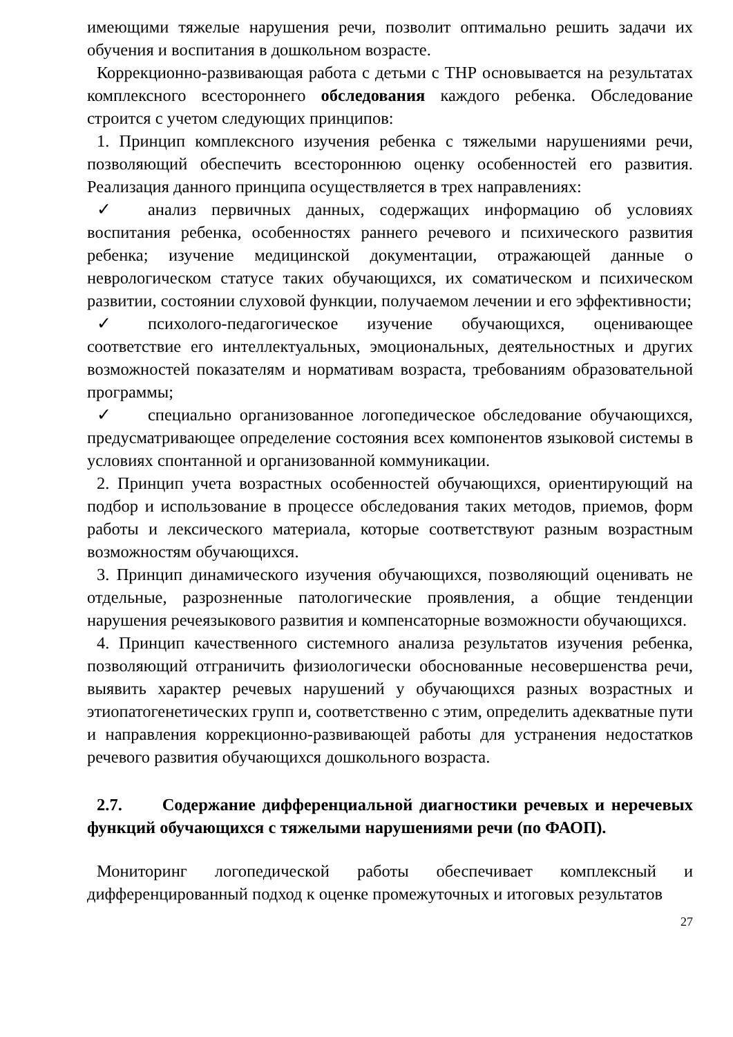имеющими тяжелые нарушения речи, позволит оптимально решить задачи их обучения и воспитания в дошкольном возрасте.
Коррекционно-развивающая работа с детьми с ТНР основывается на результатах комплексного всестороннего обследования каждого ребенка. Обследование строится с учетом следующих принципов:
1. Принцип комплексного изучения ребенка с тяжелыми нарушениями речи, позволяющий обеспечить всестороннюю оценку особенностей его развития. Реализация данного принципа осуществляется в трех направлениях:
✓ анализ первичных данных, содержащих информацию об условиях воспитания ребенка, особенностях раннего речевого и психического развития ребенка; изучение медицинской документации, отражающей данные о неврологическом статусе таких обучающихся, их соматическом и психическом развитии, состоянии слуховой функции, получаемом лечении и его эффективности;
✓ психолого-педагогическое изучение обучающихся, оценивающее соответствие его интеллектуальных, эмоциональных, деятельностных и других возможностей показателям и нормативам возраста, требованиям образовательной программы;
✓ специально организованное логопедическое обследование обучающихся, предусматривающее определение состояния всех компонентов языковой системы в условиях спонтанной и организованной коммуникации.
2. Принцип учета возрастных особенностей обучающихся, ориентирующий на подбор и использование в процессе обследования таких методов, приемов, форм работы и лексического материала, которые соответствуют разным возрастным возможностям обучающихся.
3. Принцип динамического изучения обучающихся, позволяющий оценивать не отдельные, разрозненные патологические проявления, а общие тенденции нарушения речеязыкового развития и компенсаторные возможности обучающихся.
4. Принцип качественного системного анализа результатов изучения ребенка, позволяющий отграничить физиологически обоснованные несовершенства речи, выявить характер речевых нарушений у обучающихся разных возрастных и этиопатогенетических групп и, соответственно с этим, определить адекватные пути и направления коррекционно-развивающей работы для устранения недостатков речевого развития обучающихся дошкольного возраста.
2.7. Содержание дифференциальной диагностики речевых и неречевых функций обучающихся с тяжелыми нарушениями речи (по ФАОП).
Мониторинг логопедической работы обеспечивает комплексный и дифференцированный подход к оценке промежуточных и итоговых результатов
27